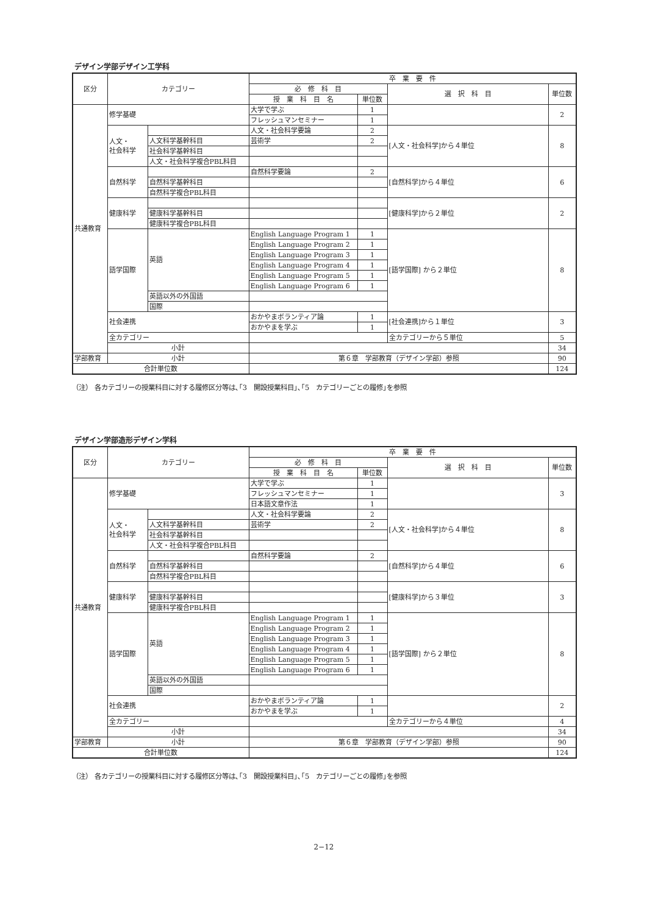デザイン学部デザイン工学科
| 区分 | カテゴリー | | 卒 業 要 件 | | | |
| --- | --- | --- | --- | --- | --- | --- |
| | | | 必 修 科 目 | | 選 択 科 目 | 単位数 |
| | | | 授 業 科 目 名 | 単位数 | | |
| 共通教育 | 修学基礎 | | 大学で学ぶ | 1 | | 2 |
| | | | フレッシュマンセミナー | 1 | | |
| | 人文・ 社会科学 | | 人文・社会科学要論 | 2 | [人文・社会科学]から４単位 | 8 |
| | | 人文科学基幹科目 | 芸術学 | 2 | | |
| | | 社会科学基幹科目 | | | | |
| | | 人文・社会科学複合PBL科目 | | | | |
| | 自然科学 | | 自然科学要論 | 2 | [自然科学]から４単位 | 6 |
| | | 自然科学基幹科目 | | | | |
| | | 自然科学複合PBL科目 | | | | |
| | 健康科学 | | | | [健康科学]から２単位 | 2 |
| | | 健康科学基幹科目 | | | | |
| | | 健康科学複合PBL科目 | | | | |
| | 語学国際 | 英語 | English Language Program 1 | 1 | [語学国際] から２単位 | 8 |
| | | | English Language Program 2 | 1 | | |
| | | | English Language Program 3 | 1 | | |
| | | | English Language Program 4 | 1 | | |
| | | | English Language Program 5 | 1 | | |
| | | | English Language Program 6 | 1 | | |
| | | 英語以外の外国語 | | | | |
| | | 国際 | | | | |
| | 社会連携 | | おかやまボランティア論 | 1 | [社会連携]から１単位 | 3 |
| | | | おかやまを学ぶ | 1 | | |
| | 全カテゴリー | | | | 全カテゴリーから５単位 | 5 |
| | 小計 | | | | | 34 |
| 学部教育 | 小計 | | 第６章 学部教育（デザイン学部）参照 | | | 90 |
| 合計単位数 | | | | | | 124 |
（注） 各カテゴリーの授業科目に対する履修区分等は､｢3　開設授業科目｣､｢5　カテゴリーごとの履修｣を参照
デザイン学部造形デザイン学科
| 区分 | カテゴリー | | 卒 業 要 件 | | | |
| --- | --- | --- | --- | --- | --- | --- |
| | | | 必 修 科 目 | | 選 択 科 目 | 単位数 |
| | | | 授 業 科 目 名 | 単位数 | | |
| 共通教育 | 修学基礎 | | 大学で学ぶ | 1 | | 3 |
| | | | フレッシュマンセミナー | 1 | | |
| | | | 日本語文章作法 | 1 | | |
| | 人文・ 社会科学 | | 人文・社会科学要論 | 2 | [人文・社会科学]から４単位 | 8 |
| | | 人文科学基幹科目 | 芸術学 | 2 | | |
| | | 社会科学基幹科目 | | | | |
| | | 人文・社会科学複合PBL科目 | | | | |
| | 自然科学 | | 自然科学要論 | 2 | [自然科学]から４単位 | 6 |
| | | 自然科学基幹科目 | | | | |
| | | 自然科学複合PBL科目 | | | | |
| | 健康科学 | | | | [健康科学]から３単位 | 3 |
| | | 健康科学基幹科目 | | | | |
| | | 健康科学複合PBL科目 | | | | |
| | 語学国際 | 英語 | English Language Program 1 | 1 | [語学国際] から２単位 | 8 |
| | | | English Language Program 2 | 1 | | |
| | | | English Language Program 3 | 1 | | |
| | | | English Language Program 4 | 1 | | |
| | | | English Language Program 5 | 1 | | |
| | | | English Language Program 6 | 1 | | |
| | | 英語以外の外国語 | | | | |
| | | 国際 | | | | |
| | 社会連携 | | おかやまボランティア論 | 1 | | 2 |
| | | | おかやまを学ぶ | 1 | | |
| | 全カテゴリー | | | | 全カテゴリーから４単位 | 4 |
| | 小計 | | | | | 34 |
| 学部教育 | 小計 | | 第６章 学部教育（デザイン学部）参照 | | | 90 |
| 合計単位数 | | | | | | 124 |
（注） 各カテゴリーの授業科目に対する履修区分等は､｢3　開設授業科目｣､｢5　カテゴリーごとの履修｣を参照
2−12